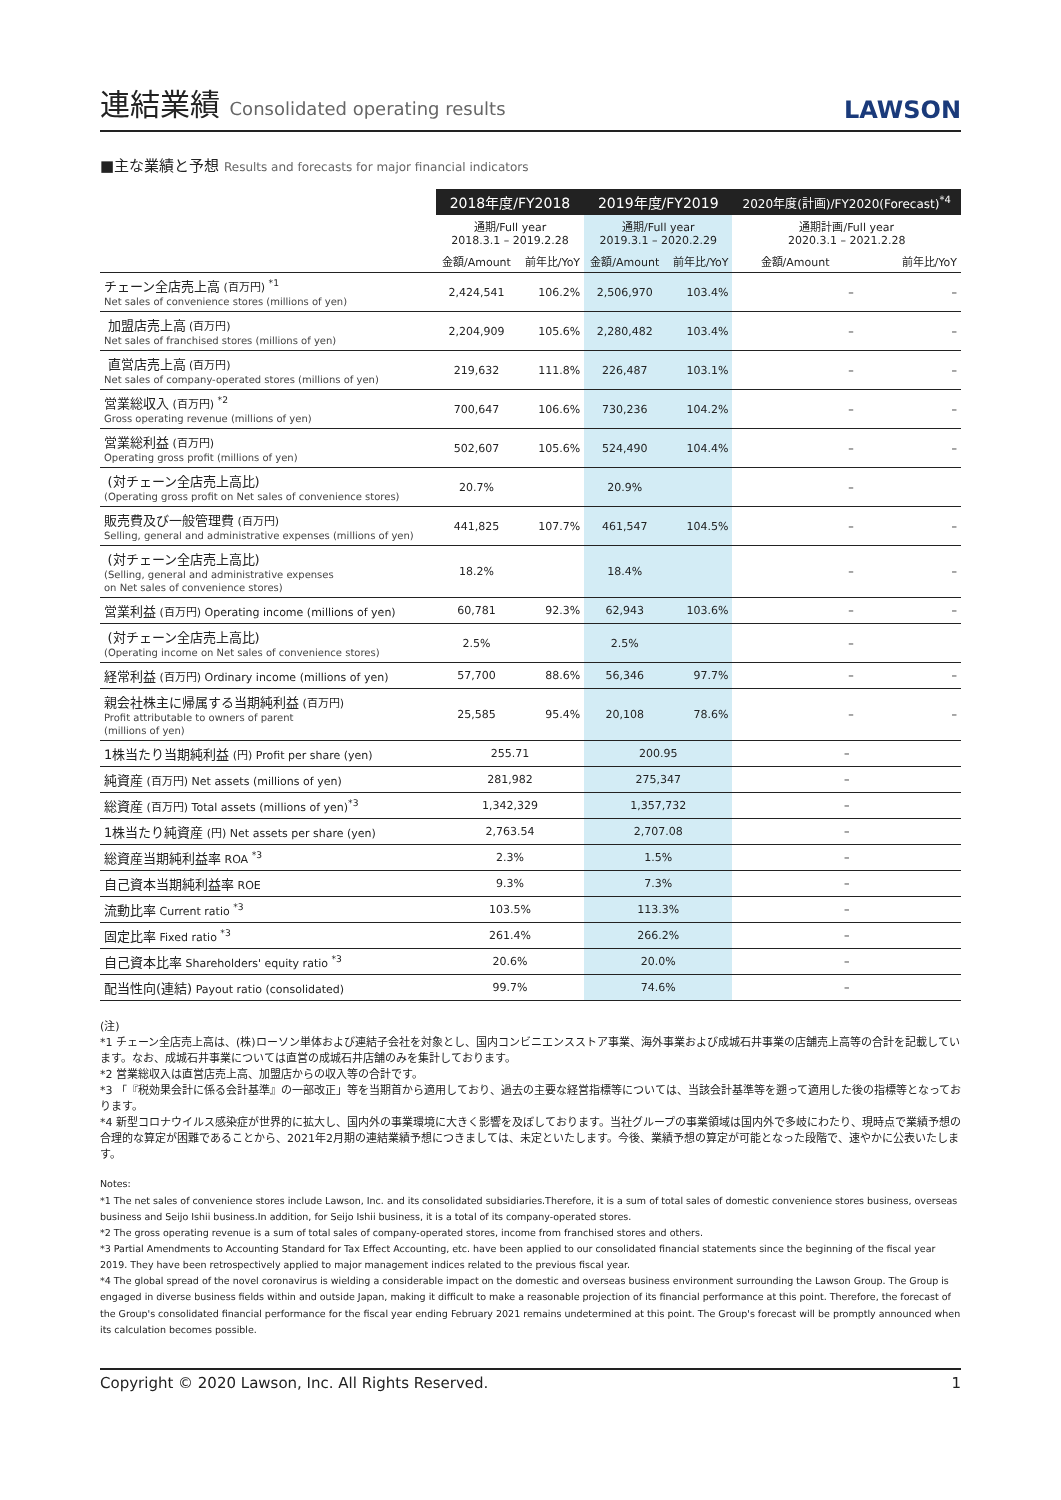連結業績 Consolidated operating results
LAWSON
■主な業績と予想 Results and forecasts for major financial indicators
| | 2018年度/FY2018 | | 2019年度/FY2019 | | 2020年度(計画)/FY2020(Forecast)<sup>*4</sup> | |
| --- | --- | --- | --- | --- | --- | --- |
| | 通期/Full year 2018.3.1 – 2019.2.28 | | 通期/Full year 2019.3.1 – 2020.2.29 | | 通期計画/Full year 2020.3.1 – 2021.2.28 | |
| | 金額/Amount | 前年比/YoY | 金額/Amount | 前年比/YoY | 金額/Amount | 前年比/YoY |
| チェーン全店売上高 (百万円) <sup>*1</sup> Net sales of convenience stores (millions of yen) | 2,424,541 | 106.2% | 2,506,970 | 103.4% | – | – |
| 加盟店売上高 (百万円) Net sales of franchised stores (millions of yen) | 2,204,909 | 105.6% | 2,280,482 | 103.4% | – | – |
| 直営店売上高 (百万円) Net sales of company-operated stores (millions of yen) | 219,632 | 111.8% | 226,487 | 103.1% | – | – |
| 営業総収入 (百万円) <sup>*2</sup> Gross operating revenue (millions of yen) | 700,647 | 106.6% | 730,236 | 104.2% | – | – |
| 営業総利益 (百万円) Operating gross profit (millions of yen) | 502,607 | 105.6% | 524,490 | 104.4% | – | – |
| (対チェーン全店売上高比) (Operating gross profit on Net sales of convenience stores) | 20.7% | | 20.9% | | – | |
| 販売費及び一般管理費 (百万円) Selling, general and administrative expenses (millions of yen) | 441,825 | 107.7% | 461,547 | 104.5% | – | – |
| (対チェーン全店売上高比) (Selling, general and administrative expenses on Net sales of convenience stores) | 18.2% | | 18.4% | | – | – |
| 営業利益 (百万円) Operating income (millions of yen) | 60,781 | 92.3% | 62,943 | 103.6% | – | – |
| (対チェーン全店売上高比) (Operating income on Net sales of convenience stores) | 2.5% | | 2.5% | | – | |
| 経常利益 (百万円) Ordinary income (millions of yen) | 57,700 | 88.6% | 56,346 | 97.7% | – | – |
| 親会社株主に帰属する当期純利益 (百万円) Profit attributable to owners of parent (millions of yen) | 25,585 | 95.4% | 20,108 | 78.6% | – | – |
| 1株当たり当期純利益 (円) Profit per share (yen) | 255.71 | | 200.95 | | – | |
| 純資産 (百万円) Net assets (millions of yen) | 281,982 | | 275,347 | | – | |
| 総資産 (百万円) Total assets (millions of yen)<sup>*3</sup> | 1,342,329 | | 1,357,732 | | – | |
| 1株当たり純資産 (円) Net assets per share (yen) | 2,763.54 | | 2,707.08 | | – | |
| 総資産当期純利益率 ROA <sup>*3</sup> | 2.3% | | 1.5% | | – | |
| 自己資本当期純利益率 ROE | 9.3% | | 7.3% | | – | |
| 流動比率 Current ratio <sup>*3</sup> | 103.5% | | 113.3% | | – | |
| 固定比率 Fixed ratio <sup>*3</sup> | 261.4% | | 266.2% | | – | |
| 自己資本比率 Shareholders' equity ratio <sup>*3</sup> | 20.6% | | 20.0% | | – | |
| 配当性向(連結) Payout ratio (consolidated) | 99.7% | | 74.6% | | – | |
(注)
*1 チェーン全店売上高は、(株)ローソン単体および連結子会社を対象とし、国内コンビニエンスストア事業、海外事業および成城石井事業の店舗売上高等の合計を記載しています。なお、成城石井事業については直営の成城石井店舗のみを集計しております。
*2 営業総収入は直営店売上高、加盟店からの収入等の合計です。
*3 「『税効果会計に係る会計基準』の一部改正」等を当期首から適用しており、過去の主要な経営指標等については、当該会計基準等を遡って適用した後の指標等となっております。
*4 新型コロナウイルス感染症が世界的に拡大し、国内外の事業環境に大きく影響を及ぼしております。当社グループの事業領域は国内外で多岐にわたり、現時点で業績予想の合理的な算定が困難であることから、2021年2月期の連結業績予想につきましては、未定といたします。今後、業績予想の算定が可能となった段階で、速やかに公表いたします。
Notes:
*1 The net sales of convenience stores include Lawson, Inc. and its consolidated subsidiaries.Therefore, it is a sum of total sales of domestic convenience stores business, overseas business and Seijo Ishii business.In addition, for Seijo Ishii business, it is a total of its company-operated stores.
*2 The gross operating revenue is a sum of total sales of company-operated stores, income from franchised stores and others.
*3 Partial Amendments to Accounting Standard for Tax Effect Accounting, etc. have been applied to our consolidated financial statements since the beginning of the fiscal year 2019. They have been retrospectively applied to major management indices related to the previous fiscal year.
*4 The global spread of the novel coronavirus is wielding a considerable impact on the domestic and overseas business environment surrounding the Lawson Group. The Group is engaged in diverse business fields within and outside Japan, making it difficult to make a reasonable projection of its financial performance at this point. Therefore, the forecast of the Group's consolidated financial performance for the fiscal year ending February 2021 remains undetermined at this point. The Group's forecast will be promptly announced when its calculation becomes possible.
Copyright © 2020 Lawson, Inc. All Rights Reserved. 1